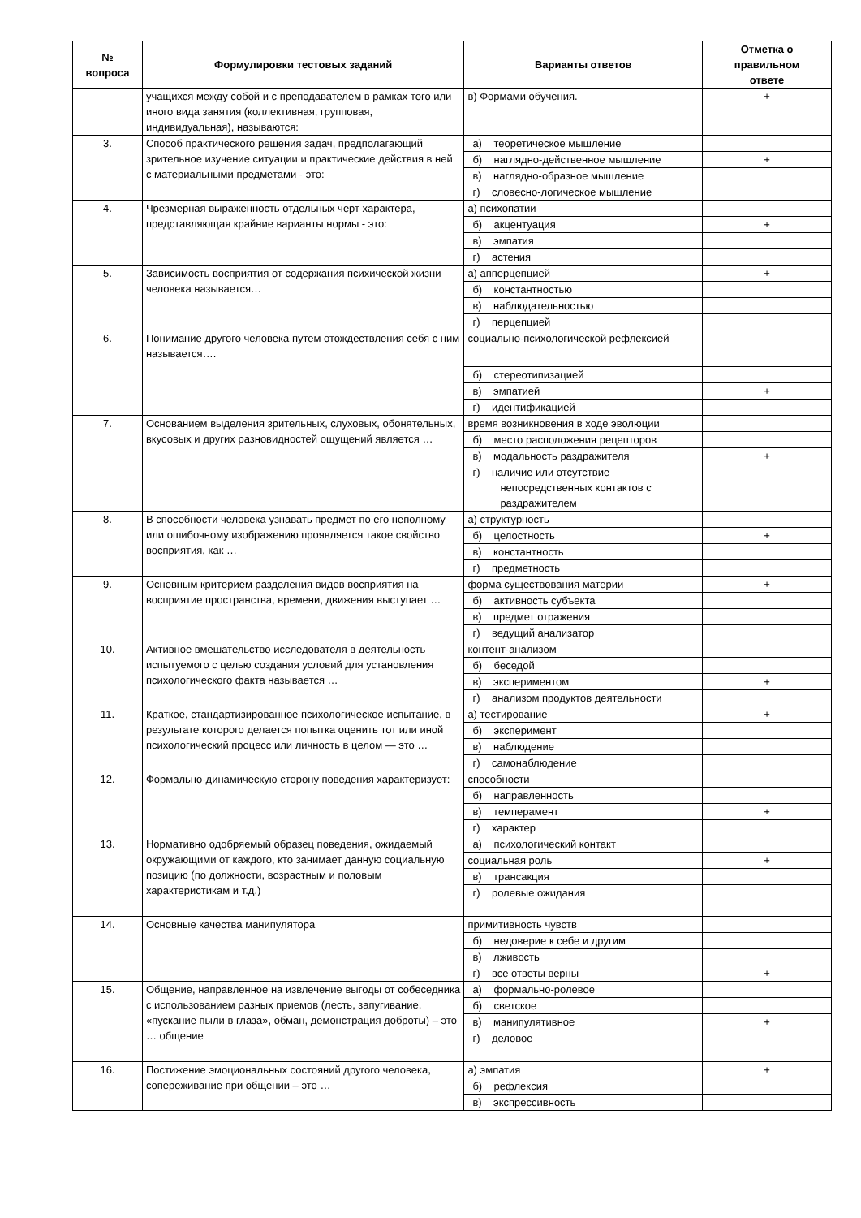| № вопроса | Формулировки тестовых заданий | Варианты ответов | Отметка о правильном ответе |
| --- | --- | --- | --- |
| | учащихся между собой и с преподавателем в рамках того или иного вида занятия (коллективная, групповая, индивидуальная), называются: | в) Формами обучения. | + |
| 3. | Способ практического решения задач, предполагающий зрительное изучение ситуации и практические действия в ней с материальными предметами - это: | а) теоретическое мышление | |
| | | б) наглядно-действенное мышление | + |
| | | в) наглядно-образное мышление | |
| | | г) словесно-логическое мышление | |
| 4. | Чрезмерная выраженность отдельных черт характера, представляющая крайние варианты нормы - это: | а) психопатии | |
| | | б) акцентуация | + |
| | | в) эмпатия | |
| | | г) астения | |
| 5. | Зависимость восприятия от содержания психической жизни человека называется… | а) апперцепцией | + |
| | | б) константностью | |
| | | в) наблюдательностью | |
| | | г) перцепцией | |
| 6. | Понимание другого человека путем отождествления себя с ним называется…. | социально-психологической рефлексией | |
| | | б) стереотипизацией | |
| | | в) эмпатией | + |
| | | г) идентификацией | |
| 7. | Основанием выделения зрительных, слуховых, обонятельных, вкусовых и других разновидностей ощущений является … | время возникновения в ходе эволюции | |
| | | б) место расположения рецепторов | |
| | | в) модальность раздражителя | + |
| | | г) наличие или отсутствие непосредственных контактов с раздражителем | |
| 8. | В способности человека узнавать предмет по его неполному или ошибочному изображению проявляется такое свойство восприятия, как … | а) структурность | |
| | | б) целостность | + |
| | | в) константность | |
| | | г) предметность | |
| 9. | Основным критерием разделения видов восприятия на восприятие пространства, времени, движения выступает … | форма существования материи | + |
| | | б) активность субъекта | |
| | | в) предмет отражения | |
| | | г) ведущий анализатор | |
| 10. | Активное вмешательство исследователя в деятельность испытуемого с целью создания условий для установления психологического факта называется … | контент-анализом | |
| | | б) беседой | |
| | | в) экспериментом | + |
| | | г) анализом продуктов деятельности | |
| 11. | Краткое, стандартизированное психологическое испытание, в результате которого делается попытка оценить тот или иной психологический процесс или личность в целом — это … | а) тестирование | + |
| | | б) эксперимент | |
| | | в) наблюдение | |
| | | г) самонаблюдение | |
| 12. | Формально-динамическую сторону поведения характеризует: | способности | |
| | | б) направленность | |
| | | в) темперамент | + |
| | | г) характер | |
| 13. | Нормативно одобряемый образец поведения, ожидаемый окружающими от каждого, кто занимает данную социальную позицию (по должности, возрастным и половым характеристикам и т.д.) | а) психологический контакт | |
| | | социальная роль | + |
| | | в) трансакция | |
| | | г) ролевые ожидания | |
| 14. | Основные качества манипулятора | примитивность чувств | |
| | | б) недоверие к себе и другим | |
| | | в) лживость | |
| | | г) все ответы верны | + |
| 15. | Общение, направленное на извлечение выгоды от собеседника с использованием разных приемов (лесть, запугивание, «пускание пыли в глаза», обман, демонстрация доброты) – это … общение | а) формально-ролевое | |
| | | б) светское | |
| | | в) манипулятивное | + |
| | | г) деловое | |
| 16. | Постижение эмоциональных состояний другого человека, сопереживание при общении – это … | а) эмпатия | + |
| | | б) рефлексия | |
| | | в) экспрессивность | |